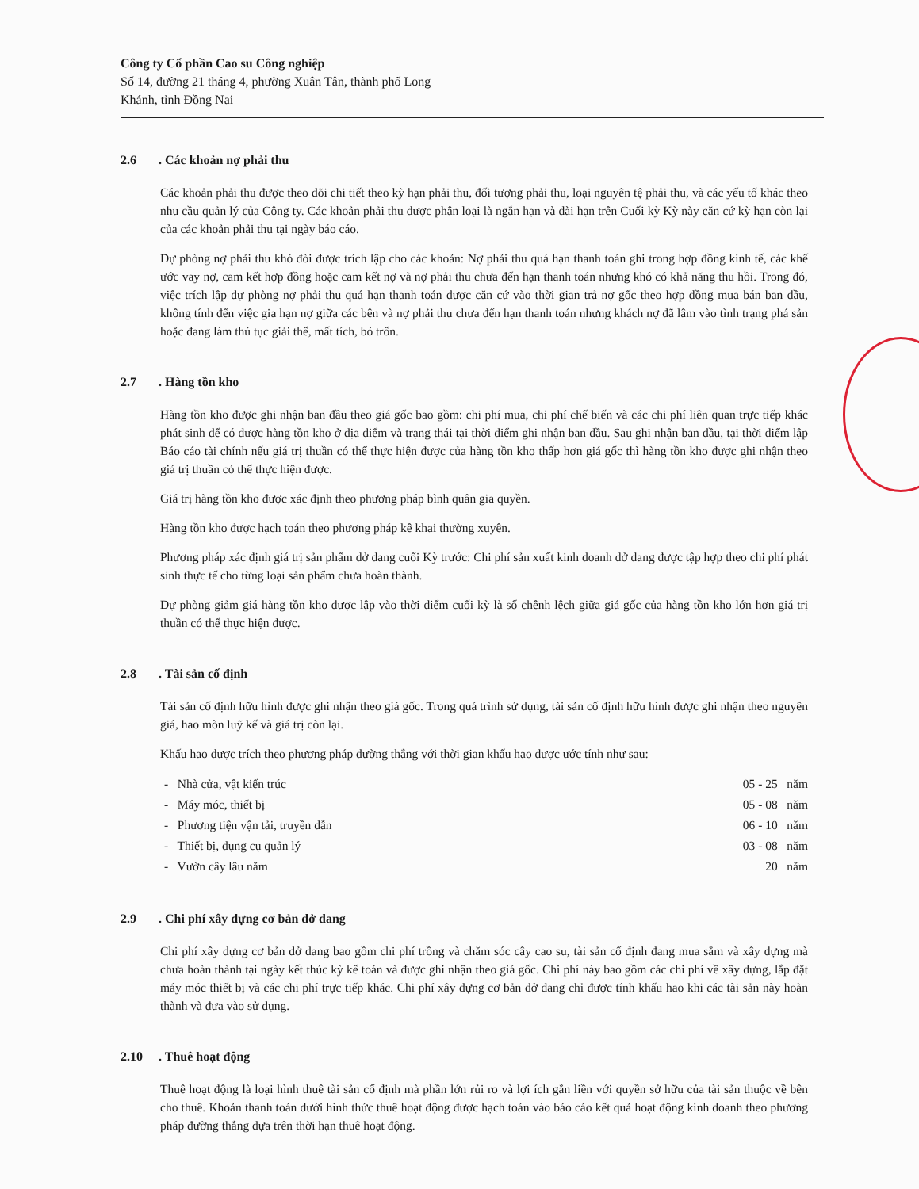Công ty Cổ phần Cao su Công nghiệp
Số 14, đường 21 tháng 4, phường Xuân Tân, thành phố Long
Khánh, tỉnh Đồng Nai
2.6. Các khoản nợ phải thu
Các khoản phải thu được theo dõi chi tiết theo kỳ hạn phải thu, đối tượng phải thu, loại nguyên tệ phải thu, và các yếu tố khác theo nhu cầu quản lý của Công ty. Các khoản phải thu được phân loại là ngắn hạn và dài hạn trên Cuối kỳ Kỳ này căn cứ kỳ hạn còn lại của các khoản phải thu tại ngày báo cáo.
Dự phòng nợ phải thu khó đòi được trích lập cho các khoản: Nợ phải thu quá hạn thanh toán ghi trong hợp đồng kinh tế, các khế ước vay nợ, cam kết hợp đồng hoặc cam kết nợ và nợ phải thu chưa đến hạn thanh toán nhưng khó có khả năng thu hồi. Trong đó, việc trích lập dự phòng nợ phải thu quá hạn thanh toán được căn cứ vào thời gian trả nợ gốc theo hợp đồng mua bán ban đầu, không tính đến việc gia hạn nợ giữa các bên và nợ phải thu chưa đến hạn thanh toán nhưng khách nợ đã lâm vào tình trạng phá sản hoặc đang làm thủ tục giải thể, mất tích, bỏ trốn.
2.7. Hàng tồn kho
Hàng tồn kho được ghi nhận ban đầu theo giá gốc bao gồm: chi phí mua, chi phí chế biến và các chi phí liên quan trực tiếp khác phát sinh để có được hàng tồn kho ở địa điểm và trạng thái tại thời điểm ghi nhận ban đầu. Sau ghi nhận ban đầu, tại thời điểm lập Báo cáo tài chính nếu giá trị thuần có thể thực hiện được của hàng tồn kho thấp hơn giá gốc thì hàng tồn kho được ghi nhận theo giá trị thuần có thể thực hiện được.
Giá trị hàng tồn kho được xác định theo phương pháp bình quân gia quyền.
Hàng tồn kho được hạch toán theo phương pháp kê khai thường xuyên.
Phương pháp xác định giá trị sản phẩm dở dang cuối Kỳ trước: Chi phí sản xuất kinh doanh dở dang được tập hợp theo chi phí phát sinh thực tế cho từng loại sản phẩm chưa hoàn thành.
Dự phòng giảm giá hàng tồn kho được lập vào thời điểm cuối kỳ là số chênh lệch giữa giá gốc của hàng tồn kho lớn hơn giá trị thuần có thể thực hiện được.
2.8. Tài sản cố định
Tài sản cố định hữu hình được ghi nhận theo giá gốc. Trong quá trình sử dụng, tài sản cố định hữu hình được ghi nhận theo nguyên giá, hao mòn luỹ kế và giá trị còn lại.
Khấu hao được trích theo phương pháp đường thẳng với thời gian khấu hao được ước tính như sau:
- Nhà cửa, vật kiến trúc
- Máy móc, thiết bị
- Phương tiện vận tải, truyền dẫn
- Thiết bị, dụng cụ quản lý
- Vườn cây lâu năm
05 - 25 năm
05 - 08 năm
06 - 10 năm
03 - 08 năm
20 năm
2.9. Chi phí xây dựng cơ bản dở dang
Chi phí xây dựng cơ bản dở dang bao gồm chi phí trồng và chăm sóc cây cao su, tài sản cố định đang mua sắm và xây dựng mà chưa hoàn thành tại ngày kết thúc kỳ kế toán và được ghi nhận theo giá gốc. Chi phí này bao gồm các chi phí về xây dựng, lắp đặt máy móc thiết bị và các chi phí trực tiếp khác. Chi phí xây dựng cơ bản dở dang chỉ được tính khấu hao khi các tài sản này hoàn thành và đưa vào sử dụng.
2.10. Thuê hoạt động
Thuê hoạt động là loại hình thuê tài sản cố định mà phần lớn rủi ro và lợi ích gắn liền với quyền sở hữu của tài sản thuộc về bên cho thuê. Khoản thanh toán dưới hình thức thuê hoạt động được hạch toán vào báo cáo kết quả hoạt động kinh doanh theo phương pháp đường thẳng dựa trên thời hạn thuê hoạt động.